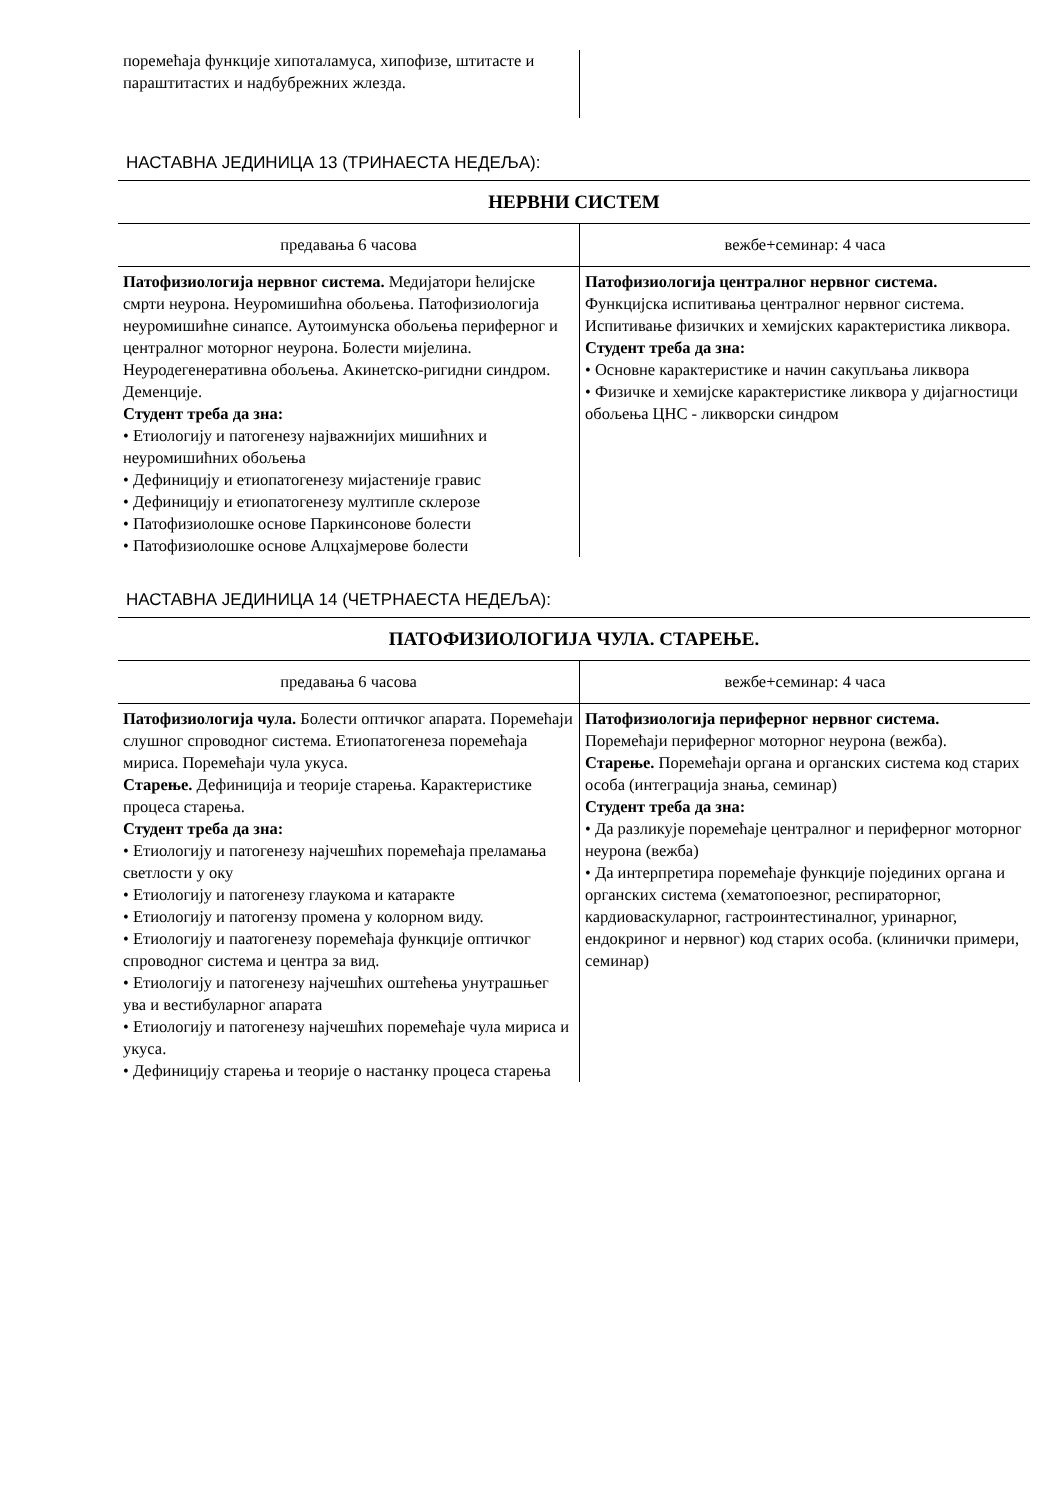| поремећаја функције хипоталамуса, хипофизе, штитасте и параштитастих и надбубрежних жлезда. | |
НАСТАВНА ЈЕДИНИЦА 13 (ТРИНАЕСТА НЕДЕЉА):
НЕРВНИ СИСТЕМ
| предавања 6 часова | вежбе+семинар: 4 часа |
| Патофизиологија нервног система. Медијатори ћелијске смрти неурона. Неуромишићна обољења. Патофизиологија неуромишићне синапсе. Аутоимунска обољења периферног и централног моторног неурона. Болести мијелина. Неуродегенеративна обољења. Акинетско-ригидни синдром. Деменције. Студент треба да зна: • Етиологију и патогенезу најважнијих мишићних и неуромишићних обољења • Дефиницију и етиопатогенезу мијастеније гравис • Дефиницију и етиопатогенезу мултипле склерозе • Патофизиолошке основе Паркинсонове болести • Патофизиолошке основе Алцхајмерове болести | Патофизиологија централног нервног система. Функцијска испитивања централног нервног система. Испитивање физичких и хемијских карактеристика ликвора. Студент треба да зна: • Основне карактеристике и начин сакупљања ликвора • Физичке и хемијске карактеристике ликвора у дијагностици обољења ЦНС - ликворски синдром |
НАСТАВНА ЈЕДИНИЦА 14 (ЧЕТРНАЕСТА НЕДЕЉА):
ПАТОФИЗИОЛОГИЈА ЧУЛА. СТАРЕЊЕ.
| предавања 6 часова | вежбе+семинар: 4 часа |
| Патофизиологија чула. Болести оптичког апарата. Поремећаји слушног спроводног система. Етиопатогенеза поремећаја мириса. Поремећаји чула укуса. Старење. Дефиниција и теорије старења. Карактеристике процеса старења. Студент треба да зна: • Етиологију и патогенезу најчешћих поремећаја преламања светлости у оку • Етиологију и патогенезу глаукома и катаракте • Етиологију и патогензу промена у колорном виду. • Етиологију и паатогенезу поремећаја функције оптичког спроводног система и центра за вид. • Етиологију и патогенезу најчешћих оштећења унутрашњег ува и вестибуларног апарата • Етиологију и патогенезу најчешћих поремећаје чула мириса и укуса. • Дефиницију старења и теорије о настанку процеса старења | Патофизиологија периферног нервног система. Поремећаји периферног моторног неурона (вежба). Старење. Поремећаји органа и органских система код старих особа (интеграција знања, семинар) Студент треба да зна: • Да разликује поремећаје централног и периферног моторног неурона (вежба) • Да интерпретира поремећаје функције појединих органа и органских система (хематопоезног, респираторног, кардиоваскуларног, гастроинтестиналног, уринарног, ендокриног и нервног) код старих особа. (клинички примери, семинар) |